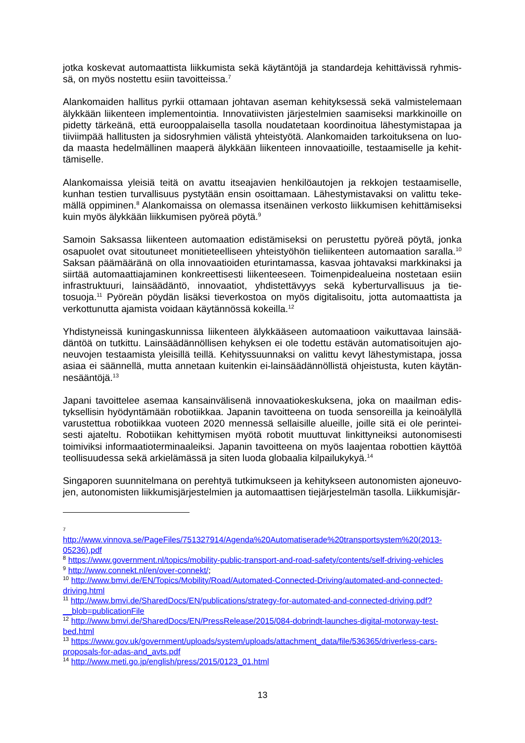jotka koskevat automaattista liikkumista sekä käytäntöjä ja standardeja kehittävissä ryhmis-sä, on myös nostettu esiin tavoitteissa.<sup>7</sup>
Alankomaiden hallitus pyrkii ottamaan johtavan aseman kehityksessä sekä valmistelemaan älykkään liikenteen implementointia. Innovatiivisten järjestelmien saamiseksi markkinoille on pidetty tärkeänä, että eurooppalaisella tasolla noudatetaan koordinoitua lähestymistapaa ja tiiviimpää hallitusten ja sidosryhmien välistä yhteistyötä. Alankomaiden tarkoituksena on luo-da maasta hedelmällinen maaperä älykkään liikenteen innovaatioille, testaamiselle ja kehit-tämiselle.
Alankomaissa yleisiä teitä on avattu itseajavien henkilöautojen ja rekkojen testaamiselle, kunhan testien turvallisuus pystytään ensin osoittamaan. Lähestymistavaksi on valittu teke-mällä oppiminen.<sup>8</sup> Alankomaissa on olemassa itsenäinen verkosto liikkumisen kehittämiseksi kuin myös älykkään liikkumisen pyöreä pöytä.<sup>9</sup>
Samoin Saksassa liikenteen automaation edistämiseksi on perustettu pyöreä pöytä, jonka osapuolet ovat sitoutuneet monitieteelliseen yhteistyöhön tieliikenteen automaation saralla.<sup>10</sup> Saksan päämääränä on olla innovaatioiden eturintamassa, kasvaa johtavaksi markkinaksi ja siirtää automaattiajaminen konkreettisesti liikenteeseen. Toimenpidealueina nostetaan esiin infrastruktuuri, lainsäädäntö, innovaatiot, yhdistettävyys sekä kyberturvallisuus ja tie-tosuoja.<sup>11</sup> Pyöreän pöydän lisäksi tieverkostoa on myös digitalisoitu, jotta automaattista ja verkottunutta ajamista voidaan käytännössä kokeilla.<sup>12</sup>
Yhdistyneissä kuningaskunnissa liikenteen älykkääseen automaatioon vaikuttavaa lainsää-däntöä on tutkittu. Lainsäädännöllisen kehyksen ei ole todettu estävän automatisoitujen ajo-neuvojen testaamista yleisillä teillä. Kehityssuunnaksi on valittu kevyt lähestymistapa, jossa asiaa ei säännellä, mutta annetaan kuitenkin ei-lainsäädännöllistä ohjeistusta, kuten käytän-nesääntöjä.<sup>13</sup>
Japani tavoittelee asemaa kansainvälisenä innovaatiokeskuksena, joka on maailman edis-tyksellisin hyödyntämään robotiikkaa. Japanin tavoitteena on tuoda sensoreilla ja keinoälyllä varustettua robotiikkaa vuoteen 2020 mennessä sellaisille alueille, joille sitä ei ole perintei-sesti ajateltu. Robotiikan kehittymisen myötä robotit muuttuvat linkittyneiksi autonomisesti toimiviksi informaatioterminaaleiksi. Japanin tavoitteena on myös laajentaa robottien käyttöä teollisuudessa sekä arkielämässä ja siten luoda globaalia kilpailukykyä.<sup>14</sup>
Singaporen suunnitelmana on perehtyä tutkimukseen ja kehitykseen autonomisten ajoneuvo-jen, autonomisten liikkumisjärjestelmien ja automaattisen tiejärjestelmän tasolla. Liikkumisjär-
7
http://www.vinnova.se/PageFiles/751327914/Agenda%20Automatiserade%20transportsystem%20(2013-05236).pdf
<sup>8</sup> https://www.government.nl/topics/mobility-public-transport-and-road-safety/contents/self-driving-vehicles
<sup>9</sup> http://www.connekt.nl/en/over-connekt/;
<sup>10</sup> http://www.bmvi.de/EN/Topics/Mobility/Road/Automated-Connected-Driving/automated-and-connected-driving.html
<sup>11</sup> http://www.bmvi.de/SharedDocs/EN/publications/strategy-for-automated-and-connected-driving.pdf?__blob=publicationFile
<sup>12</sup> http://www.bmvi.de/SharedDocs/EN/PressRelease/2015/084-dobrindt-launches-digital-motorway-test-bed.html
<sup>13</sup> https://www.gov.uk/government/uploads/system/uploads/attachment_data/file/536365/driverless-cars-proposals-for-adas-and_avts.pdf
<sup>14</sup> http://www.meti.go.jp/english/press/2015/0123_01.html
13